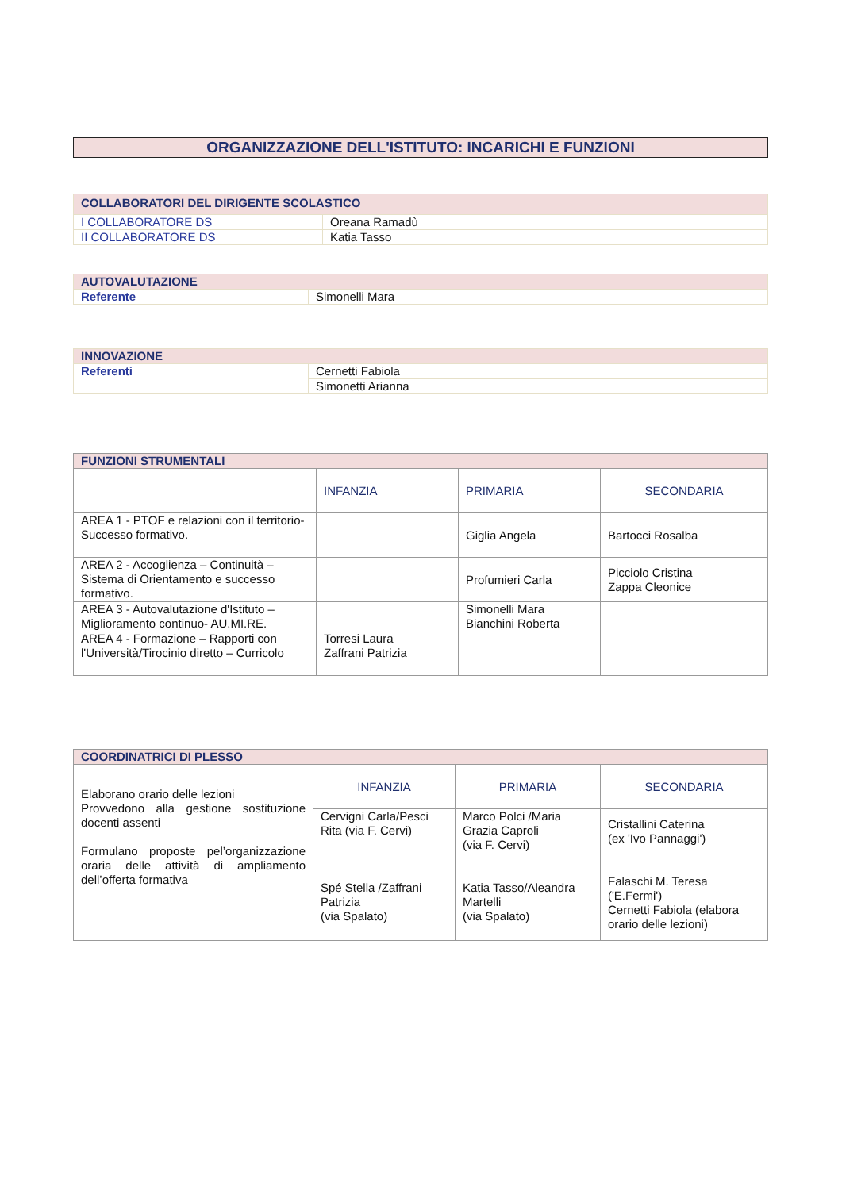ORGANIZZAZIONE DELL'ISTITUTO: INCARICHI E FUNZIONI
| COLLABORATORI DEL DIRIGENTE SCOLASTICO | |
| --- | --- |
| I COLLABORATORE DS | Oreana Ramadù |
| II COLLABORATORE DS | Katia Tasso |
| AUTOVALUTAZIONE | |
| --- | --- |
| Referente | Simonelli Mara |
| INNOVAZIONE | |
| --- | --- |
| Referenti | Cernetti Fabiola |
| | Simonetti Arianna |
| FUNZIONI STRUMENTALI | | | |
| --- | --- | --- | --- |
| | INFANZIA | PRIMARIA | SECONDARIA |
| AREA 1 - PTOF e relazioni con il territorio- Successo formativo. | | Giglia Angela | Bartocci Rosalba |
| AREA 2 - Accoglienza – Continuità – Sistema di Orientamento e successo formativo. | | Profumieri Carla | Picciolo Cristina Zappa Cleonice |
| AREA 3 - Autovalutazione d'Istituto – Miglioramento continuo- AU.MI.RE. | | Simonelli Mara Bianchini Roberta | |
| AREA 4 - Formazione – Rapporti con l'Università/Tirocinio diretto – Curricolo | Torresi Laura Zaffrani Patrizia | | |
| COORDINATRICI DI PLESSO | | | |
| --- | --- | --- | --- |
| Elaborano orario delle lezioni Provvedono alla gestione sostituzione docenti assenti Formulano proposte pel’organizzazione oraria delle attività di ampliamento dell’offerta formativa | INFANZIA | PRIMARIA | SECONDARIA |
| | Cervigni Carla/Pesci Rita (via F. Cervi) Spé Stella /Zaffrani Patrizia (via Spalato) | Marco Polci /Maria Grazia Caproli (via F. Cervi) Katia Tasso/Aleandra Martelli (via Spalato) | Cristallini Caterina (ex 'Ivo Pannaggi') Falaschi M. Teresa ('E.Fermi') Cernetti Fabiola (elabora orario delle lezioni) |